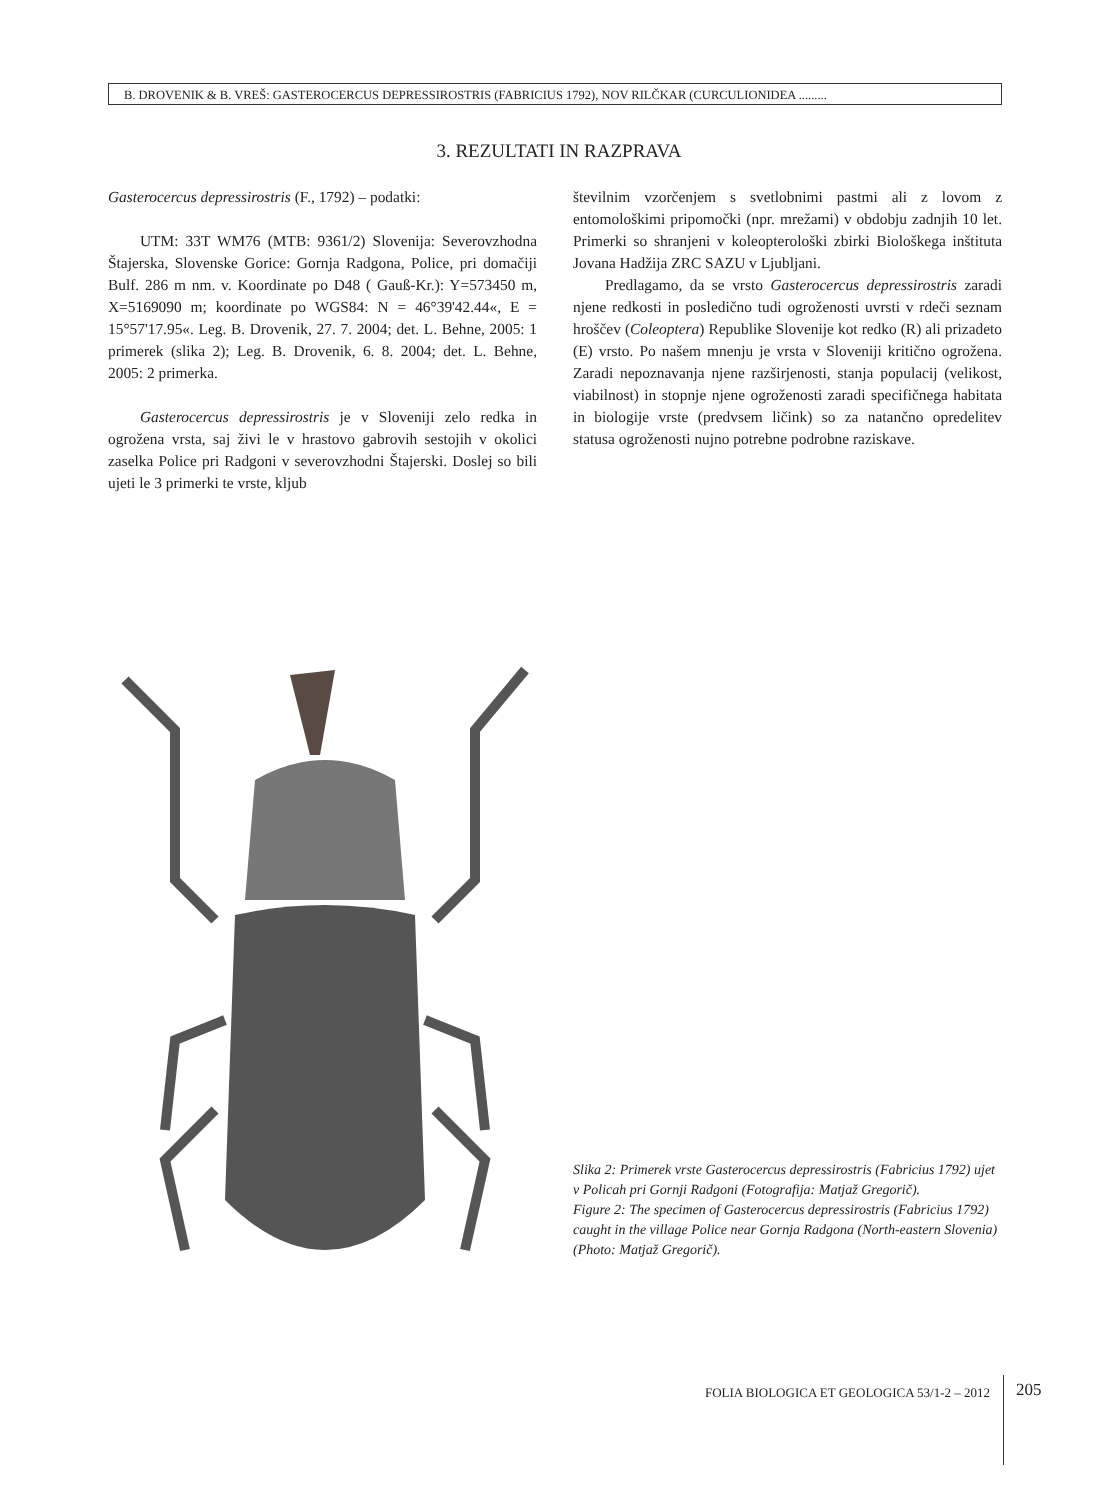B. DROVENIK & B. VREŠ: GASTEROCERCUS DEPRESSIROSTRIS (FABRICIUS 1792), NOV RILČKAR (CURCULIONIDEA .........
3. REZULTATI IN RAZPRAVA
Gasterocercus depressirostris (F., 1792) – podatki:
UTM: 33T WM76 (MTB: 9361/2) Slovenija: Severovzhodna Štajerska, Slovenske Gorice: Gornja Radgona, Police, pri domačiji Bulf. 286 m nm. v. Koordinate po D48 ( Gauß-Kr.): Y=573450 m, X=5169090 m; koordinate po WGS84: N = 46°39'42.44«, E = 15°57'17.95«. Leg. B. Drovenik, 27. 7. 2004; det. L. Behne, 2005: 1 primerek (slika 2); Leg. B. Drovenik, 6. 8. 2004; det. L. Behne, 2005: 2 primerka.
Gasterocercus depressirostris je v Sloveniji zelo redka in ogrožena vrsta, saj živi le v hrastovo gabrovih sestojih v okolici zaselka Police pri Radgoni v severovzhodni Štajerski. Doslej so bili ujeti le 3 primerki te vrste, kljub
številnim vzorčenjem s svetlobnimi pastmi ali z lovom z entomološkimi pripomočki (npr. mrežami) v obdobju zadnjih 10 let. Primerki so shranjeni v koleopterološki zbirki Biološkega inštituta Jovana Hadžija ZRC SAZU v Ljubljani.
Predlagamo, da se vrsto Gasterocercus depressirostris zaradi njene redkosti in posledično tudi ogroženosti uvrsti v rdeči seznam hroščev (Coleoptera) Republike Slovenije kot redko (R) ali prizadeto (E) vrsto. Po našem mnenju je vrsta v Sloveniji kritično ogrožena. Zaradi nepoznavanja njene razširjenosti, stanja populacij (velikost, viabilnost) in stopnje njene ogroženosti zaradi specifičnega habitata in biologije vrste (predvsem ličink) so za natančno opredelitev statusa ogroženosti nujno potrebne podrobne raziskave.
Slika 2: Primerek vrste Gasterocercus depressirostris (Fabricius 1792) ujet v Policah pri Gornji Radgoni (Fotografija: Matjaž Gregorič).
Figure 2: The specimen of Gasterocercus depressirostris (Fabricius 1792) caught in the village Police near Gornja Radgona (North-eastern Slovenia) (Photo: Matjaž Gregorič).
FOLIA BIOLOGICA ET GEOLOGICA 53/1-2 – 2012 205